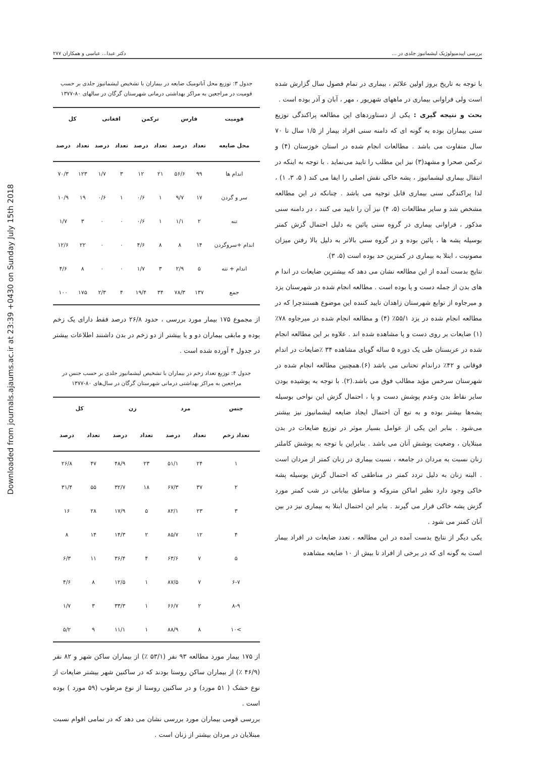Downloaded from journals.ajaums.ac.ir at 23:39 +0430 on Sunday July 15th 2018
بررسی اپیدمیولوژیک لیشمانیوز جلدی در ... دکتر عبدا... عباسی و همکاران ۲۷۷
جدول ۳: توزیع محل آناتومیک ضایعه در بیماران با تشخیص لیشمانیوز جلدی بر حسب قومیت در مراجعین به مراکز بهداشتی درمانی شهرستان گرگان در سالهای ۸۰-۱۳۷۷
| قومیت | فارس | | ترکمن | | افغانی | | کل | |
| --- | --- | --- | --- | --- | --- | --- | --- | --- |
| محل ضایعه | تعداد | درصد | تعداد | درصد | تعداد | درصد | تعداد | درصد |
| اندام ها | ۹۹ | ۵۶/۶ | ۲۱ | ۱۲ | ۳ | ۱/۷ | ۱۲۳ | ۷۰/۳ |
| سر و گردن | ۱۷ | ۹/۷ | ۱ | ۰/۶ | ۱ | ۰/۶ | ۱۹ | ۱۰/۹ |
| تنه | ۲ | ۱/۱ | ۱ | ۰/۶ | ۰ | ۰ | ۳ | ۱/۷ |
| اندام +سروگردن | ۱۴ | ۸ | ۸ | ۴/۶ | ۰ | ۰ | ۲۲ | ۱۲/۶ |
| اندام + تنه | ۵ | ۲/۹ | ۳ | ۱/۷ | ۰ | ۰ | ۸ | ۴/۶ |
| جمع | ۱۳۷ | ۷۸/۳ | ۳۴ | ۱۹/۴ | ۴ | ۲/۳ | ۱۷۵ | ۱۰۰ |
از مجموع ۱۷۵ بیمار مورد بررسی ، حدود ۲۶/۸ درصد فقط دارای یک زخم بوده و مابقی بیماران دو و یا بیشتر از دو زخم در بدن داشتند اطلاعات بیشتر در جدول ۴ آورده شده است .
جدول ۴: توزیع تعداد زخم در بیماران با تشخیص لیشمانیوز جلدی بر حسب جنس در مراجعین به مراکز بهداشتی درمانی شهرستان گرگان در سال‌های ۸۰-۱۳۷۷
| جنس | مرد | | زن | | کل | |
| --- | --- | --- | --- | --- | --- | --- |
| تعداد زخم | تعداد | درصد | تعداد | درصد | تعداد | درصد |
| ۱ | ۲۴ | ۵۱/۱ | ۲۳ | ۴۸/۹ | ۴۷ | ۲۶/۸ |
| ۲ | ۳۷ | ۶۷/۳ | ۱۸ | ۳۲/۷ | ۵۵ | ۳۱/۴ |
| ۳ | ۲۳ | ۸۲/۱ | ۵ | ۱۷/۹ | ۲۸ | ۱۶ |
| ۴ | ۱۲ | ۸۵/۷ | ۲ | ۱۴/۳ | ۱۴ | ۸ |
| ۵ | ۷ | ۶۳/۶ | ۴ | ۳۶/۴ | ۱۱ | ۶/۳ |
| ۶-۷ | ۷ | ۸۷/۵ | ۱ | ۱۲/۵ | ۸ | ۴/۶ |
| ۸-۹ | ۲ | ۶۶/۷ | ۱ | ۳۳/۳ | ۳ | ۱/۷ |
| >۱۰ | ۸ | ۸۸/۹ | ۱ | ۱۱/۱ | ۹ | ۵/۲ |
از ۱۷۵ بیمار مورد مطالعه ۹۳ نفر (۵۳/۱ ٪) از بیماران ساکن شهر و ۸۲ نفر (۴۶/۹ ٪) از بیماران ساکن روستا بودند که در ساکنین شهر بیشتر ضایعات از نوع خشک ( ۵۱ مورد) و در ساکنین روستا از نوع مرطوب (۵۹ مورد ) بوده است .
بررسی قومی بیماران مورد بررسی نشان می دهد که در تمامی اقوام نسبت مبتلایان در مردان بیشتر از زنان است .
با توجه به تاریخ بروز اولین علائم ، بیماری در تمام فصول سال گزارش شده است ولی فراوانی بیماری در ماههای شهریور ، مهر ، آبان و آذر بوده است .
بحث و نتیجه گیری : یکی از دستاوردهای این مطالعه پراکندگی توزیع سنی بیماران بوده به گونه ای که دامنه سنی افراد بیمار از ۱/۵ سال تا ۷۰ سال متفاوت می باشد . مطالعات انجام شده در استان خوزستان (۴) و ترکمن صحرا و مشهد(۳) نیز این مطلب را تایید می‌نماید . با توجه به اینکه در انتقال بیماری لیشمانیوز ، پشه خاکی نقش اصلی را ایفا می کند ( ۵، ۳، ۱) ، لذا پراکندگی سنی بیماری قابل توجیه می باشد . چنانکه در این مطالعه مشخص شد و سایر مطالعات (۵، ۴) نیز آن را تایید می کنند ، در دامنه سنی مذکور ، فراوانی بیماری در گروه سنی پائین به دلیل احتمال گزش کمتر بوسیله پشه ها ، پائین بوده و در گروه سنی بالاتر به دلیل بالا رفتن میزان مصونیت ، ابتلا به بیماری در کمترین حد بوده است (۵، ۳).
نتایج بدست آمده از این مطالعه نشان می دهد که بیشترین ضایعات در اندا م های بدن از جمله دست و پا بوده است . مطالعه انجام شده در شهرستان یزد و میرجاوه از توابع شهرستان زاهدان تایید کننده این موضوع هستندچرا که در مطالعه انجام شده در یزد ۵۵/۱٪ (۴) و مطالعه انجام شده در میرجاوه ۷۸٪ (۱) ضایعات بر روی دست و پا مشاهده شده اند . علاوه بر این مطالعه انجام شده در عربستان طی یک دوره ۵ ساله گویای مشاهده ۳۴ ٪ضایعات در اندام فوقانی و ۴۲٪ دراندام تحتانی می باشد (۶).همچنین مطالعه انجام شده در شهرستان سرخس مؤید مطالب فوق می باشد.(۲). با توجه به پوشیده بودن سایر نقاط بدن وعدم پوشش دست و پا ، احتمال گزش این نواحی بوسیله پشه‌ها بیشتر بوده و به تبع آن احتمال ایجاد ضایعه لیشمانیوز نیز بیشتر می‌شود . بنابر این یکی از عوامل بسیار موثر در توزیع ضایعات در بدن مبتلایان ، وضعیت پوشش آنان می باشد . بنابراین با توجه به پوشش کاملتر زنان نسبت به مردان در جامعه ، نسبت بیماری در زنان کمتر از مردان است . البته زنان به دلیل تردد کمتر در مناطقی که احتمال گزش بوسیله پشه خاکی وجود دارد نظیر اماکن متروکه و مناطق بیابانی در شب کمتر مورد گزش پشه خاکی قرار می گیرند . بنابر این احتمال ابتلا به بیماری نیز در بین آنان کمتر می شود .
یکی دیگر از نتایج بدست آمده در این مطالعه ، تعدد ضایعات در افراد بیمار است به گونه ای که در برخی از افراد تا بیش از ۱۰ ضایعه مشاهده